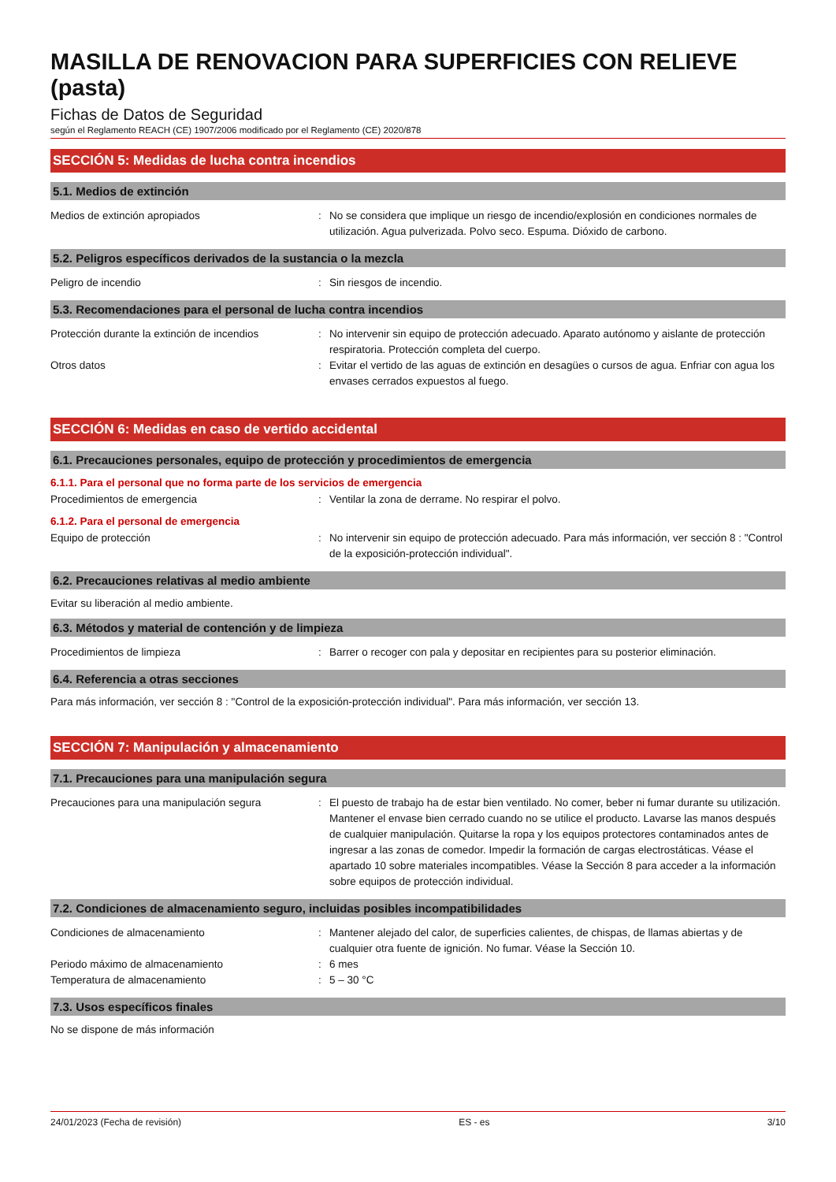MASILLA DE RENOVACION PARA SUPERFICIES CON RELIEVE (pasta)
Fichas de Datos de Seguridad
según el Reglamento REACH (CE) 1907/2006 modificado por el Reglamento (CE) 2020/878
SECCIÓN 5: Medidas de lucha contra incendios
5.1. Medios de extinción
Medios de extinción apropiados : No se considera que implique un riesgo de incendio/explosión en condiciones normales de utilización. Agua pulverizada. Polvo seco. Espuma. Dióxido de carbono.
5.2. Peligros específicos derivados de la sustancia o la mezcla
Peligro de incendio : Sin riesgos de incendio.
5.3. Recomendaciones para el personal de lucha contra incendios
Protección durante la extinción de incendios
: No intervenir sin equipo de protección adecuado. Aparato autónomo y aislante de protección respiratoria. Protección completa del cuerpo.
Otros datos : Evitar el vertido de las aguas de extinción en desagües o cursos de agua. Enfriar con agua los envases cerrados expuestos al fuego.
SECCIÓN 6: Medidas en caso de vertido accidental
6.1. Precauciones personales, equipo de protección y procedimientos de emergencia
6.1.1. Para el personal que no forma parte de los servicios de emergencia
Procedimientos de emergencia : Ventilar la zona de derrame. No respirar el polvo.
6.1.2. Para el personal de emergencia
Equipo de protección : No intervenir sin equipo de protección adecuado. Para más información, ver sección 8 : "Control de la exposición-protección individual".
6.2. Precauciones relativas al medio ambiente
Evitar su liberación al medio ambiente.
6.3. Métodos y material de contención y de limpieza
Procedimientos de limpieza : Barrer o recoger con pala y depositar en recipientes para su posterior eliminación.
6.4. Referencia a otras secciones
Para más información, ver sección 8 : "Control de la exposición-protección individual". Para más información, ver sección 13.
SECCIÓN 7: Manipulación y almacenamiento
7.1. Precauciones para una manipulación segura
Precauciones para una manipulación segura : El puesto de trabajo ha de estar bien ventilado. No comer, beber ni fumar durante su utilización. Mantener el envase bien cerrado cuando no se utilice el producto. Lavarse las manos después de cualquier manipulación. Quitarse la ropa y los equipos protectores contaminados antes de ingresar a las zonas de comedor. Impedir la formación de cargas electrostáticas. Véase el apartado 10 sobre materiales incompatibles. Véase la Sección 8 para acceder a la información sobre equipos de protección individual.
7.2. Condiciones de almacenamiento seguro, incluidas posibles incompatibilidades
Condiciones de almacenamiento : Mantener alejado del calor, de superficies calientes, de chispas, de llamas abiertas y de cualquier otra fuente de ignición. No fumar. Véase la Sección 10.
Periodo máximo de almacenamiento : 6 mes
Temperatura de almacenamiento : 5 – 30 °C
7.3. Usos específicos finales
No se dispone de más información
24/01/2023 (Fecha de revisión) ES - es 3/10